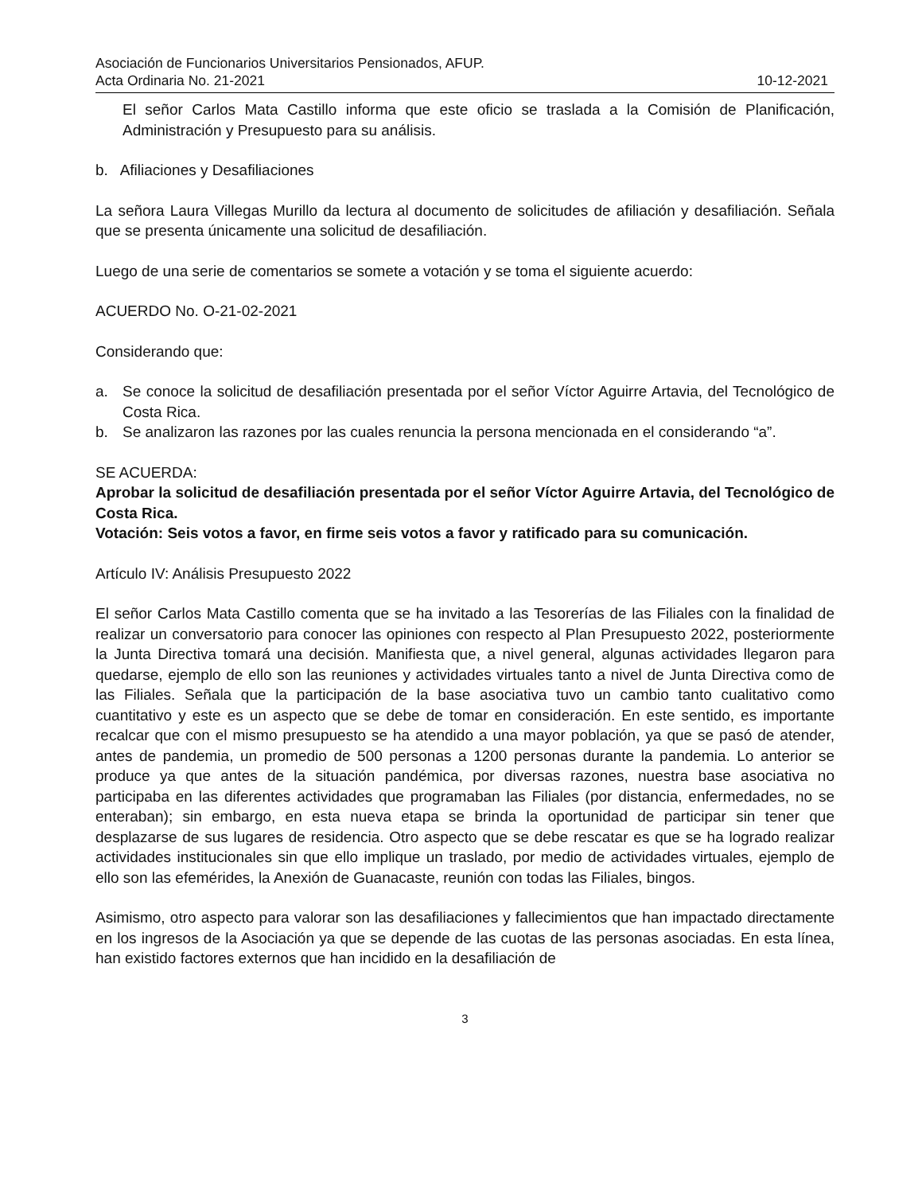Asociación de Funcionarios Universitarios Pensionados, AFUP.
Acta Ordinaria No. 21-2021 10-12-2021
El señor Carlos Mata Castillo informa que este oficio se traslada a la Comisión de Planificación, Administración y Presupuesto para su análisis.
b. Afiliaciones y Desafiliaciones
La señora Laura Villegas Murillo da lectura al documento de solicitudes de afiliación y desafiliación. Señala que se presenta únicamente una solicitud de desafiliación.
Luego de una serie de comentarios se somete a votación y se toma el siguiente acuerdo:
ACUERDO No. O-21-02-2021
Considerando que:
a. Se conoce la solicitud de desafiliación presentada por el señor Víctor Aguirre Artavia, del Tecnológico de Costa Rica.
b. Se analizaron las razones por las cuales renuncia la persona mencionada en el considerando “a”.
SE ACUERDA:
Aprobar la solicitud de desafiliación presentada por el señor Víctor Aguirre Artavia, del Tecnológico de Costa Rica.
Votación: Seis votos a favor, en firme seis votos a favor y ratificado para su comunicación.
Artículo IV: Análisis Presupuesto 2022
El señor Carlos Mata Castillo comenta que se ha invitado a las Tesorerías de las Filiales con la finalidad de realizar un conversatorio para conocer las opiniones con respecto al Plan Presupuesto 2022, posteriormente la Junta Directiva tomará una decisión. Manifiesta que, a nivel general, algunas actividades llegaron para quedarse, ejemplo de ello son las reuniones y actividades virtuales tanto a nivel de Junta Directiva como de las Filiales. Señala que la participación de la base asociativa tuvo un cambio tanto cualitativo como cuantitativo y este es un aspecto que se debe de tomar en consideración. En este sentido, es importante recalcar que con el mismo presupuesto se ha atendido a una mayor población, ya que se pasó de atender, antes de pandemia, un promedio de 500 personas a 1200 personas durante la pandemia. Lo anterior se produce ya que antes de la situación pandémica, por diversas razones, nuestra base asociativa no participaba en las diferentes actividades que programaban las Filiales (por distancia, enfermedades, no se enteraban); sin embargo, en esta nueva etapa se brinda la oportunidad de participar sin tener que desplazarse de sus lugares de residencia. Otro aspecto que se debe rescatar es que se ha logrado realizar actividades institucionales sin que ello implique un traslado, por medio de actividades virtuales, ejemplo de ello son las efemérides, la Anexión de Guanacaste, reunión con todas las Filiales, bingos.
Asimismo, otro aspecto para valorar son las desafiliaciones y fallecimientos que han impactado directamente en los ingresos de la Asociación ya que se depende de las cuotas de las personas asociadas. En esta línea, han existido factores externos que han incidido en la desafiliación de
3